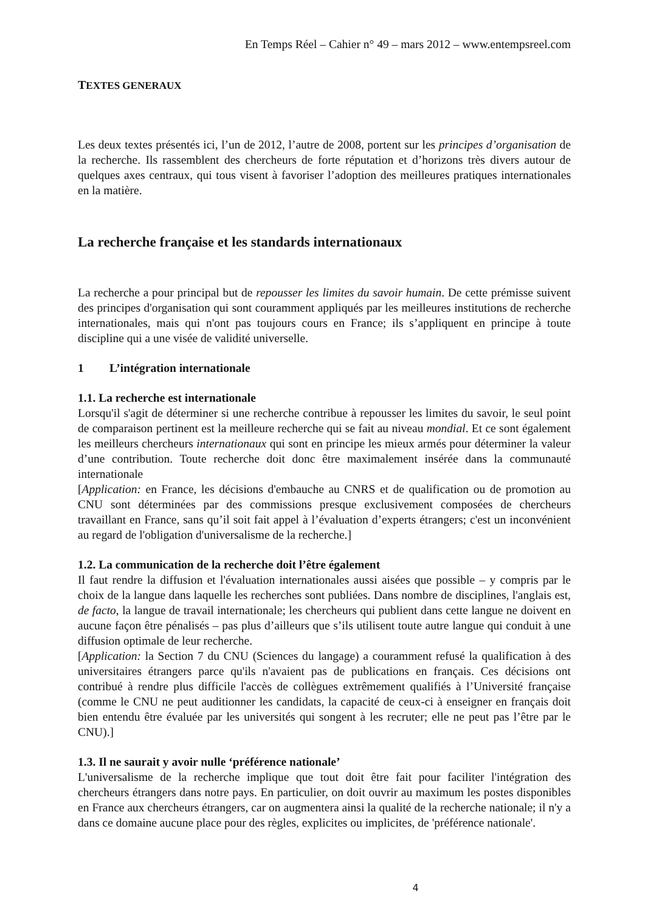En Temps Réel – Cahier n° 49 – mars 2012 – www.entempsreel.com
TEXTES GENERAUX
Les deux textes présentés ici, l’un de 2012, l’autre de 2008, portent sur les principes d’organisation de la recherche. Ils rassemblent des chercheurs de forte réputation et d’horizons très divers autour de quelques axes centraux, qui tous visent à favoriser l’adoption des meilleures pratiques internationales en la matière.
La recherche française et les standards internationaux
La recherche a pour principal but de repousser les limites du savoir humain. De cette prémisse suivent des principes d'organisation qui sont couramment appliqués par les meilleures institutions de recherche internationales, mais qui n'ont pas toujours cours en France; ils s’appliquent en principe à toute discipline qui a une visée de validité universelle.
1 L’intégration internationale
1.1. La recherche est internationale
Lorsqu'il s'agit de déterminer si une recherche contribue à repousser les limites du savoir, le seul point de comparaison pertinent est la meilleure recherche qui se fait au niveau mondial. Et ce sont également les meilleurs chercheurs internationaux qui sont en principe les mieux armés pour déterminer la valeur d’une contribution. Toute recherche doit donc être maximalement insérée dans la communauté internationale
[Application: en France, les décisions d'embauche au CNRS et de qualification ou de promotion au CNU sont déterminées par des commissions presque exclusivement composées de chercheurs travaillant en France, sans qu’il soit fait appel à l’évaluation d’experts étrangers; c'est un inconvénient au regard de l'obligation d'universalisme de la recherche.]
1.2. La communication de la recherche doit l’être également
Il faut rendre la diffusion et l'évaluation internationales aussi aisées que possible – y compris par le choix de la langue dans laquelle les recherches sont publiées. Dans nombre de disciplines, l'anglais est, de facto, la langue de travail internationale; les chercheurs qui publient dans cette langue ne doivent en aucune façon être pénalisés – pas plus d’ailleurs que s’ils utilisent toute autre langue qui conduit à une diffusion optimale de leur recherche.
[Application: la Section 7 du CNU (Sciences du langage) a couramment refusé la qualification à des universitaires étrangers parce qu'ils n'avaient pas de publications en français. Ces décisions ont contribué à rendre plus difficile l'accès de collègues extrêmement qualifiés à l’Université française (comme le CNU ne peut auditionner les candidats, la capacité de ceux-ci à enseigner en français doit bien entendu être évaluée par les universités qui songent à les recruter; elle ne peut pas l’être par le CNU).]
1.3. Il ne saurait y avoir nulle ‘préférence nationale’
L'universalisme de la recherche implique que tout doit être fait pour faciliter l'intégration des chercheurs étrangers dans notre pays. En particulier, on doit ouvrir au maximum les postes disponibles en France aux chercheurs étrangers, car on augmentera ainsi la qualité de la recherche nationale; il n'y a dans ce domaine aucune place pour des règles, explicites ou implicites, de 'préférence nationale'.
4